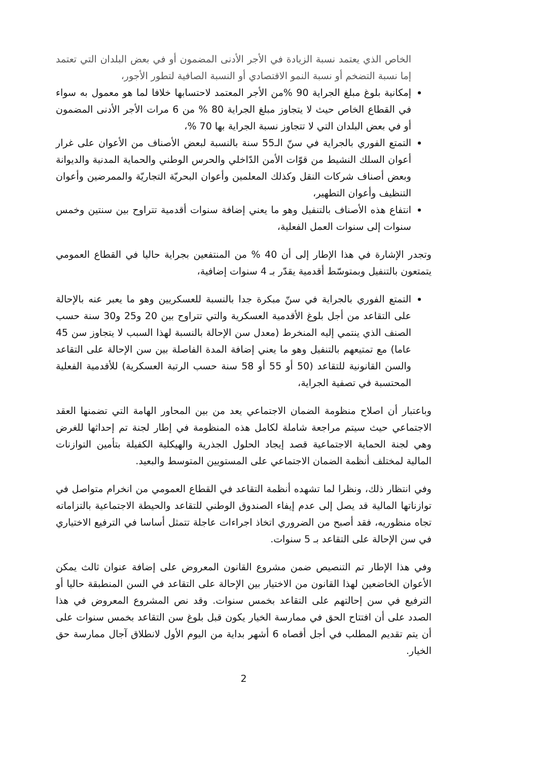الخاص الذي يعتمد نسبة الزيادة في الأجر الأدنى المضمون أو في بعض البلدان التي تعتمد إما نسبة التضخم أو نسبة النمو الاقتصادي أو النسبة الصافية لتطور الأجور،
إمكانية بلوغ مبلغ الجراية 90 %من الأجر المعتمد لاحتسابها خلافا لما هو معمول به سواء في القطاع الخاص حيث لا يتجاوز مبلغ الجراية 80 % من 6 مرات الأجر الأدنى المضمون أو في بعض البلدان التي لا تتجاوز نسبة الجراية بها 70 %،
التمتع الفوري بالجراية في سنّ الـ55 سنة بالنسبة لبعض الأصناف من الأعوان على غرار أعوان السلك النشيط من قوّات الأمن الدّاخلي والحرس الوطني والحماية المدنية والديوانة وبعض أصناف شركات النقل وكذلك المعلمين وأعوان البحريّة التجاريّة والممرضين وأعوان التنظيف وأعوان التطهير،
انتفاع هذه الأصناف بالتنفيل وهو ما يعني إضافة سنوات أقدمية تتراوح بين سنتين وخمس سنوات إلى سنوات العمل الفعلية،
وتجدر الإشارة في هذا الإطار إلى أن 40 % من المنتفعين بجراية حاليا في القطاع العمومي يتمتعون بالتنفيل وبمتوسّط أقدمية يقدّر بـ 4 سنوات إضافية،
التمتع الفوري بالجراية في سنّ مبكرة جدا بالنسبة للعسكريين وهو ما يعبر عنه بالإحالة على التقاعد من أجل بلوغ الأقدمية العسكرية والتي تتراوح بين 20 و25 و30 سنة حسب الصنف الذي ينتمي إليه المنخرط (معدل سن الإحالة بالنسبة لهذا السبب لا يتجاوز سن 45 عاما) مع تمتيعهم بالتنفيل وهو ما يعني إضافة المدة الفاصلة بين سن الإحالة على التقاعد والسن القانونية للتقاعد (50 أو 55 أو 58 سنة حسب الرتبة العسكرية) للأقدمية الفعلية المحتسبة في تصفية الجراية،
وباعتبار أن اصلاح منظومة الضمان الاجتماعي يعد من بين المحاور الهامة التي تضمنها العقد الاجتماعي حيث سيتم مراجعة شاملة لكامل هذه المنظومة في إطار لجنة تم إحداثها للغرض وهي لجنة الحماية الاجتماعية قصد إيجاد الحلول الجذرية والهيكلية الكفيلة بتأمين التوازنات المالية لمختلف أنظمة الضمان الاجتماعي على المستويين المتوسط والبعيد.
وفي انتظار ذلك، ونظرا لما تشهده أنظمة التقاعد في القطاع العمومي من انخرام متواصل في توازناتها المالية قد يصل إلى عدم إيفاء الصندوق الوطني للتقاعد والحيطة الاجتماعية بالتزاماته تجاه منظوريه، فقد أصبح من الضروري اتخاذ اجراءات عاجلة تتمثل أساسا في الترفيع الاختياري في سن الإحالة على التقاعد بـ 5 سنوات.
وفي هذا الإطار تم التنصيص ضمن مشروع القانون المعروض على إضافة عنوان ثالث يمكن الأعوان الخاضعين لهذا القانون من الاختيار بين الإحالة على التقاعد في السن المنطبقة حاليا أو الترفيع في سن إحالتهم على التقاعد بخمس سنوات. وقد نص المشروع المعروض في هذا الصدد على أن افتتاح الحق في ممارسة الخيار يكون قبل بلوغ سن التقاعد بخمس سنوات على أن يتم تقديم المطلب في أجل أقصاه 6 أشهر بداية من اليوم الأول لانطلاق آجال ممارسة حق الخيار.
2